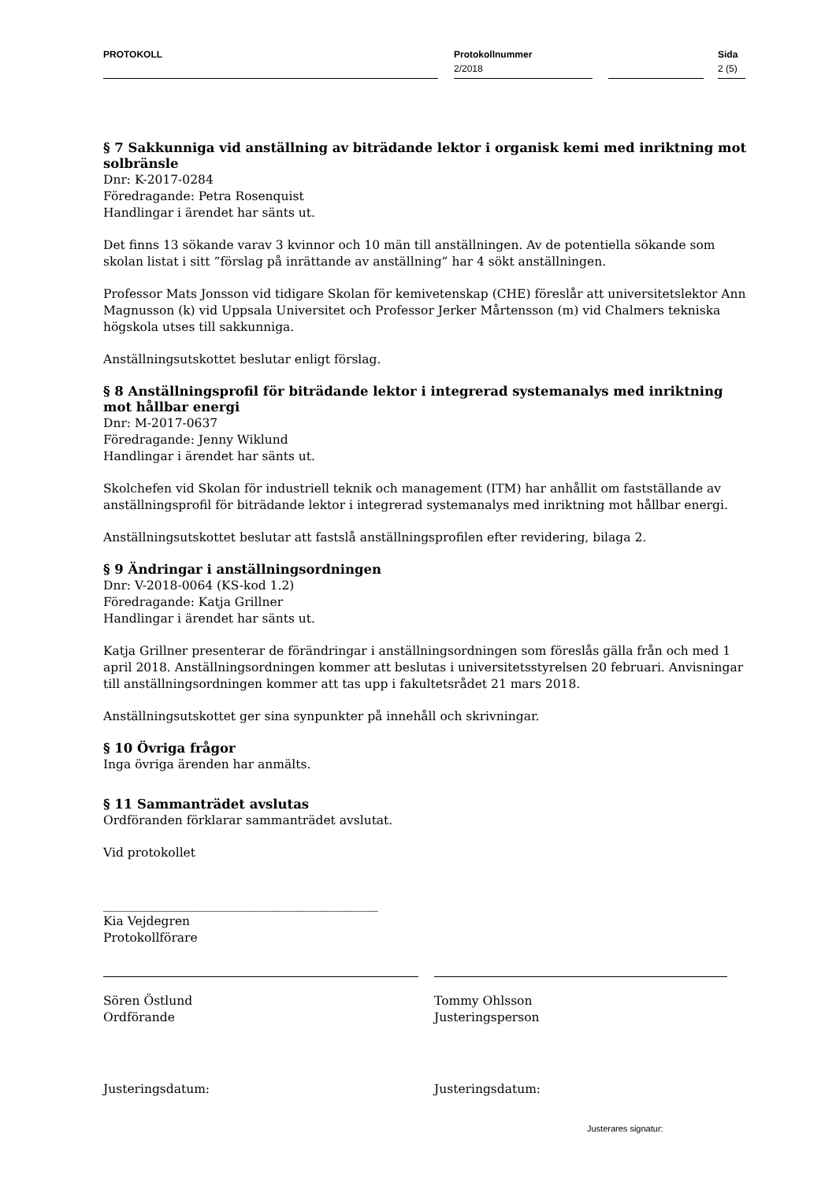PROTOKOLL
Protokollnummer
2/2018
Sida
2 (5)
§ 7 Sakkunniga vid anställning av biträdande lektor i organisk kemi med inriktning mot solbränsle
Dnr: K-2017-0284
Föredragande: Petra Rosenquist
Handlingar i ärendet har sänts ut.
Det finns 13 sökande varav 3 kvinnor och 10 män till anställningen. Av de potentiella sökande som skolan listat i sitt ”förslag på inrättande av anställning” har 4 sökt anställningen.
Professor Mats Jonsson vid tidigare Skolan för kemivetenskap (CHE) föreslår att universitetslektor Ann Magnusson (k) vid Uppsala Universitet och Professor Jerker Mårtensson (m) vid Chalmers tekniska högskola utses till sakkunniga.
Anställningsutskottet beslutar enligt förslag.
§ 8 Anställningsprofil för biträdande lektor i integrerad systemanalys med inriktning mot hållbar energi
Dnr: M-2017-0637
Föredragande: Jenny Wiklund
Handlingar i ärendet har sänts ut.
Skolchefen vid Skolan för industriell teknik och management (ITM) har anhållit om fastställande av anställningsprofil för biträdande lektor i integrerad systemanalys med inriktning mot hållbar energi.
Anställningsutskottet beslutar att fastslå anställningsprofilen efter revidering, bilaga 2.
§ 9 Ändringar i anställningsordningen
Dnr: V-2018-0064 (KS-kod 1.2)
Föredragande: Katja Grillner
Handlingar i ärendet har sänts ut.
Katja Grillner presenterar de förändringar i anställningsordningen som föreslås gälla från och med 1 april 2018. Anställningsordningen kommer att beslutas i universitetsstyrelsen 20 februari. Anvisningar till anställningsordningen kommer att tas upp i fakultetsrådet 21 mars 2018.
Anställningsutskottet ger sina synpunkter på innehåll och skrivningar.
§ 10 Övriga frågor
Inga övriga ärenden har anmälts.
§ 11 Sammanträdet avslutas
Ordföranden förklarar sammanträdet avslutat.
Vid protokollet
_____________________________________________
Kia Vejdegren
Protokollförare
Sören Östlund
Ordförande
Justeringsdatum:
Tommy Ohlsson
Justeringsperson
Justeringsdatum:
Justerares signatur: